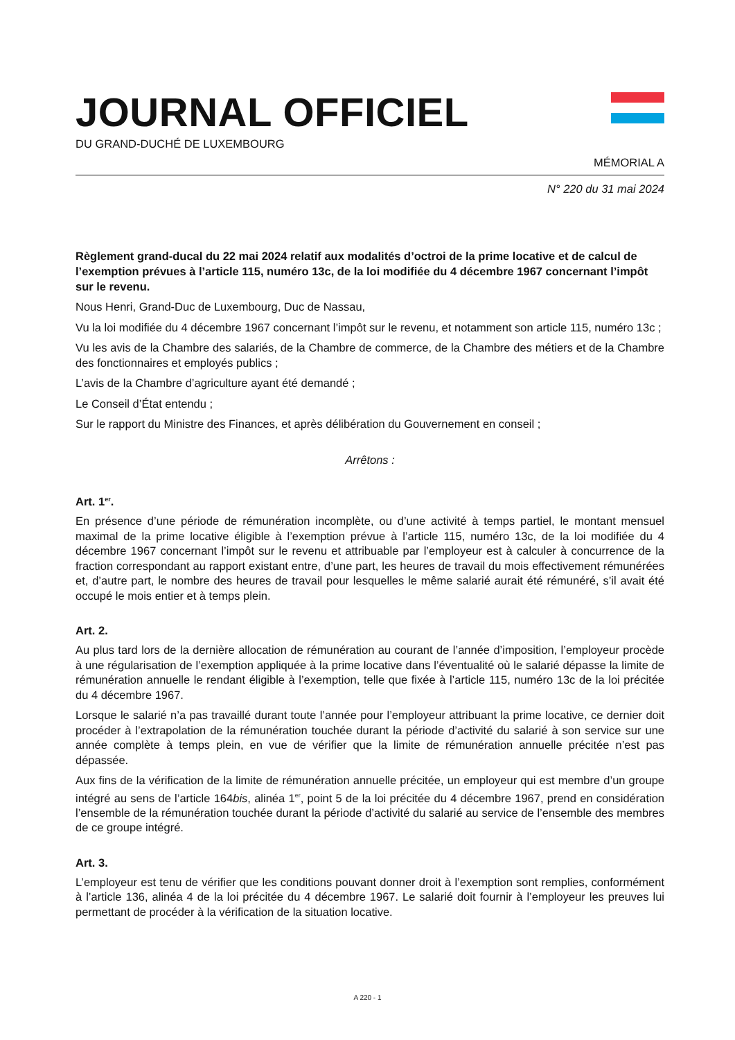JOURNAL OFFICIEL
DU GRAND-DUCHÉ DE LUXEMBOURG
MÉMORIAL A
N° 220 du 31 mai 2024
Règlement grand-ducal du 22 mai 2024 relatif aux modalités d’octroi de la prime locative et de calcul de l’exemption prévues à l’article 115, numéro 13c, de la loi modifiée du 4 décembre 1967 concernant l’impôt sur le revenu.
Nous Henri, Grand-Duc de Luxembourg, Duc de Nassau,
Vu la loi modifiée du 4 décembre 1967 concernant l’impôt sur le revenu, et notamment son article 115, numéro 13c ;
Vu les avis de la Chambre des salariés, de la Chambre de commerce, de la Chambre des métiers et de la Chambre des fonctionnaires et employés publics ;
L’avis de la Chambre d’agriculture ayant été demandé ;
Le Conseil d’État entendu ;
Sur le rapport du Ministre des Finances, et après délibération du Gouvernement en conseil ;
Arrêtons :
Art. 1<sup>er</sup>.
En présence d’une période de rémunération incomplète, ou d’une activité à temps partiel, le montant mensuel maximal de la prime locative éligible à l’exemption prévue à l’article 115, numéro 13c, de la loi modifiée du 4 décembre 1967 concernant l’impôt sur le revenu et attribuable par l’employeur est à calculer à concurrence de la fraction correspondant au rapport existant entre, d’une part, les heures de travail du mois effectivement rémunérées et, d’autre part, le nombre des heures de travail pour lesquelles le même salarié aurait été rémunéré, s’il avait été occupé le mois entier et à temps plein.
Art. 2.
Au plus tard lors de la dernière allocation de rémunération au courant de l’année d’imposition, l’employeur procède à une régularisation de l’exemption appliquée à la prime locative dans l’éventualité où le salarié dépasse la limite de rémunération annuelle le rendant éligible à l’exemption, telle que fixée à l’article 115, numéro 13c de la loi précitée du 4 décembre 1967.
Lorsque le salarié n’a pas travaillé durant toute l’année pour l’employeur attribuant la prime locative, ce dernier doit procéder à l’extrapolation de la rémunération touchée durant la période d’activité du salarié à son service sur une année complète à temps plein, en vue de vérifier que la limite de rémunération annuelle précitée n’est pas dépassée.
Aux fins de la vérification de la limite de rémunération annuelle précitée, un employeur qui est membre d’un groupe intégré au sens de l’article 164bis, alinéa 1<sup>er</sup>, point 5 de la loi précitée du 4 décembre 1967, prend en considération l’ensemble de la rémunération touchée durant la période d’activité du salarié au service de l’ensemble des membres de ce groupe intégré.
Art. 3.
L’employeur est tenu de vérifier que les conditions pouvant donner droit à l’exemption sont remplies, conformément à l’article 136, alinéa 4 de la loi précitée du 4 décembre 1967. Le salarié doit fournir à l’employeur les preuves lui permettant de procéder à la vérification de la situation locative.
A 220 - 1